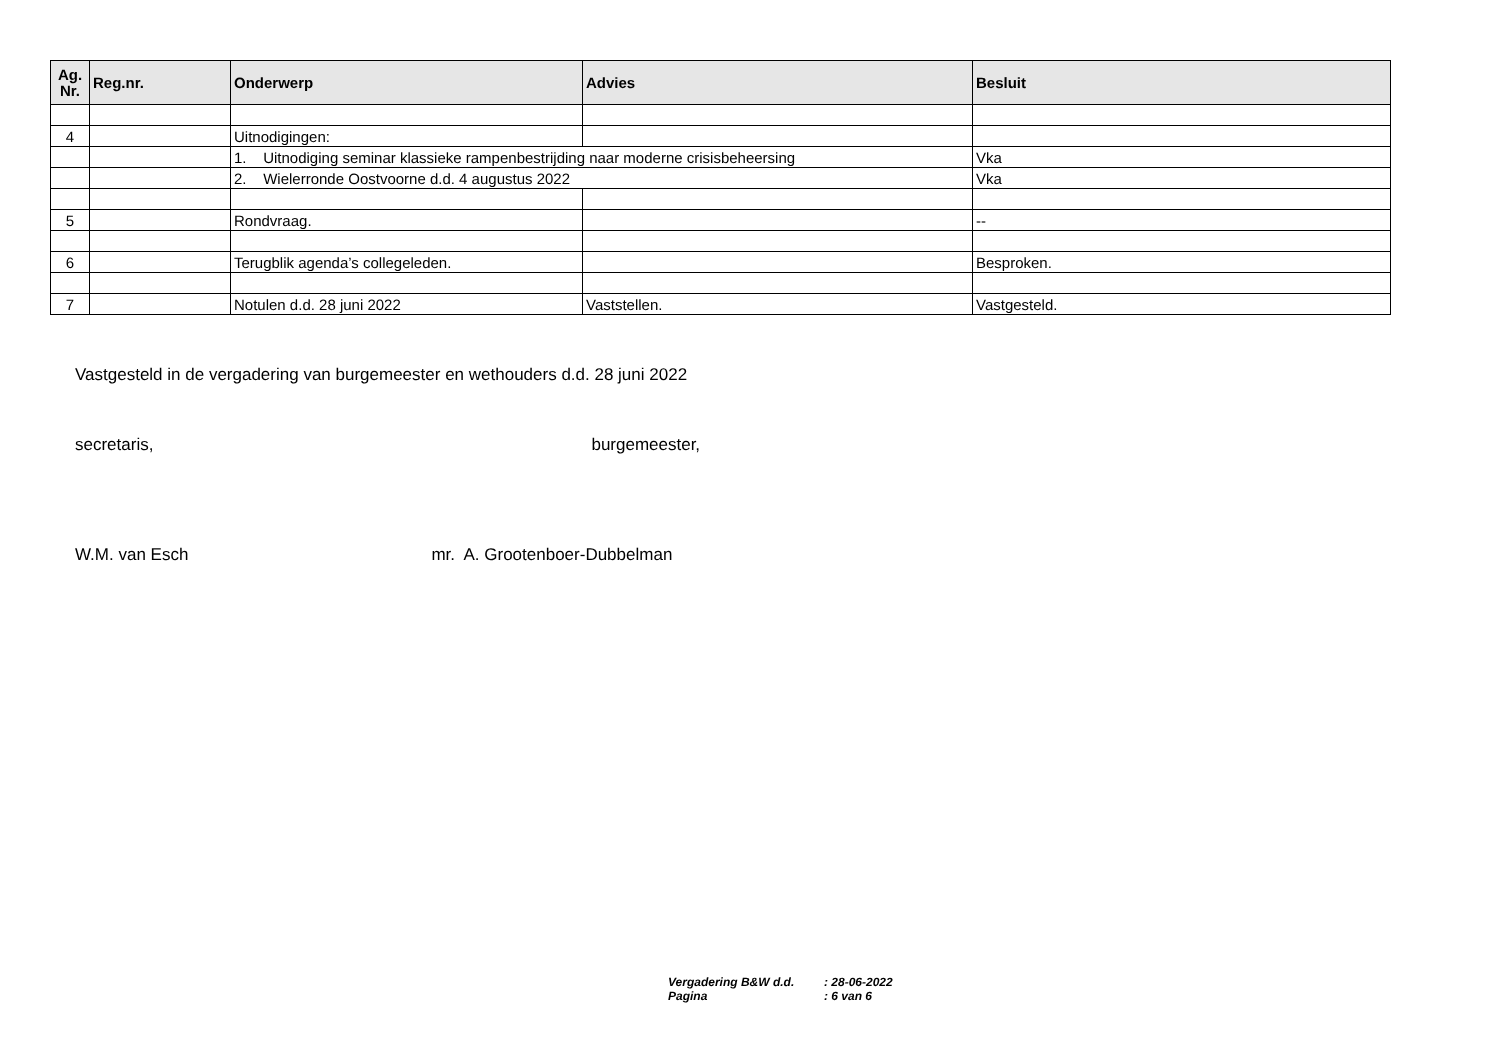| Ag. Nr. | Reg.nr. | Onderwerp | Advies | Besluit |
| --- | --- | --- | --- | --- |
| 4 | | Uitnodigingen: | | |
| | | 1. Uitnodiging seminar klassieke rampenbestrijding naar moderne crisisbeheersing | | Vka |
| | | 2. Wielerronde Oostvoorne d.d. 4 augustus 2022 | | Vka |
| 5 | | Rondvraag. | | -- |
| 6 | | Terugblik agenda’s collegeleden. | | Besproken. |
| 7 | | Notulen d.d. 28 juni 2022 | Vaststellen. | Vastgesteld. |
Vastgesteld in de vergadering van burgemeester en wethouders d.d. 28 juni 2022
secretaris, burgemeester,
W.M. van Esch mr. A. Grootenboer-Dubbelman
Vergadering B&W d.d.: 28-06-2022
Pagina: 6 van 6